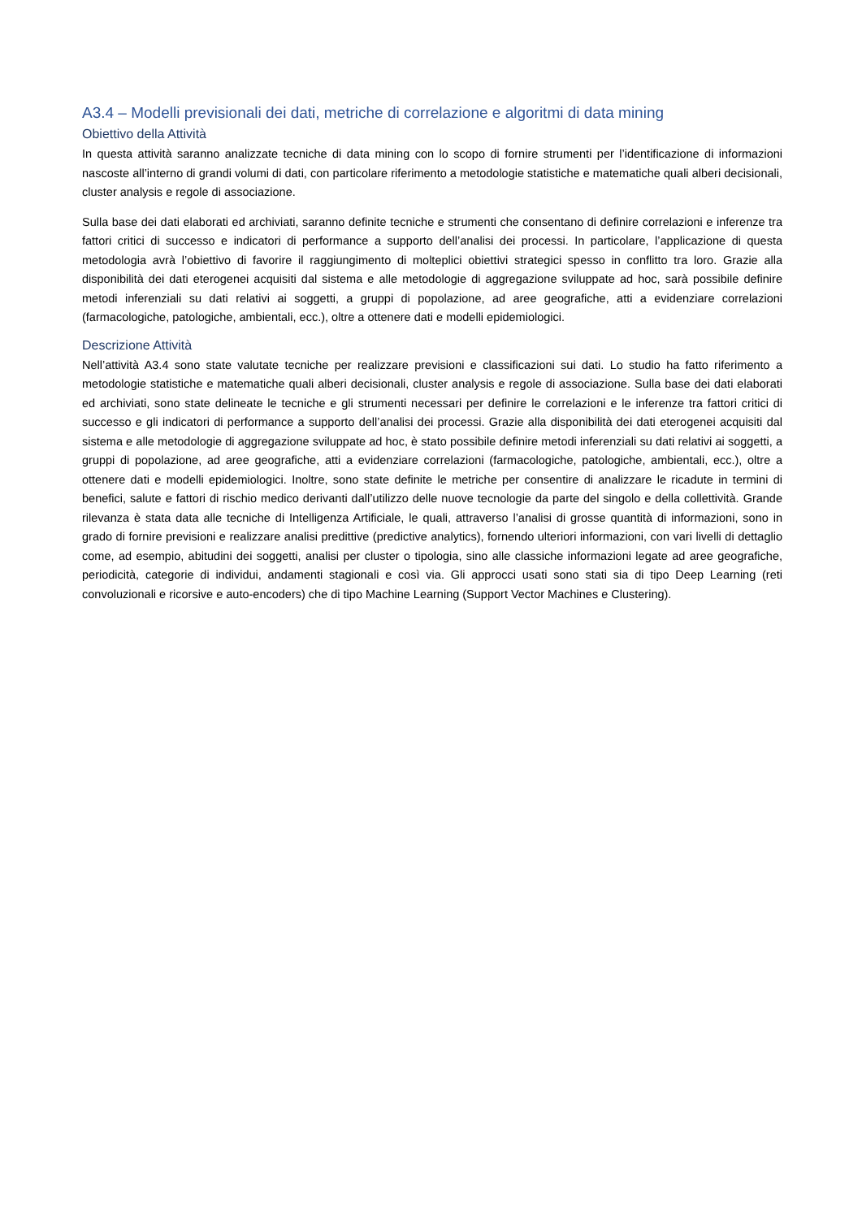A3.4 – Modelli previsionali dei dati, metriche di correlazione e algoritmi di data mining
Obiettivo della Attività
In questa attività saranno analizzate tecniche di data mining con lo scopo di fornire strumenti per l’identificazione di informazioni nascoste all’interno di grandi volumi di dati, con particolare riferimento a metodologie statistiche e matematiche quali alberi decisionali, cluster analysis e regole di associazione.
Sulla base dei dati elaborati ed archiviati, saranno definite tecniche e strumenti che consentano di definire correlazioni e inferenze tra fattori critici di successo e indicatori di performance a supporto dell’analisi dei processi. In particolare, l’applicazione di questa metodologia avrà l’obiettivo di favorire il raggiungimento di molteplici obiettivi strategici spesso in conflitto tra loro. Grazie alla disponibilità dei dati eterogenei acquisiti dal sistema e alle metodologie di aggregazione sviluppate ad hoc, sarà possibile definire metodi inferenziali su dati relativi ai soggetti, a gruppi di popolazione, ad aree geografiche, atti a evidenziare correlazioni (farmacologiche, patologiche, ambientali, ecc.), oltre a ottenere dati e modelli epidemiologici.
Descrizione Attività
Nell’attività A3.4 sono state valutate tecniche per realizzare previsioni e classificazioni sui dati. Lo studio ha fatto riferimento a metodologie statistiche e matematiche quali alberi decisionali, cluster analysis e regole di associazione. Sulla base dei dati elaborati ed archiviati, sono state delineate le tecniche e gli strumenti necessari per definire le correlazioni e le inferenze tra fattori critici di successo e gli indicatori di performance a supporto dell’analisi dei processi. Grazie alla disponibilità dei dati eterogenei acquisiti dal sistema e alle metodologie di aggregazione sviluppate ad hoc, è stato possibile definire metodi inferenziali su dati relativi ai soggetti, a gruppi di popolazione, ad aree geografiche, atti a evidenziare correlazioni (farmacologiche, patologiche, ambientali, ecc.), oltre a ottenere dati e modelli epidemiologici. Inoltre, sono state definite le metriche per consentire di analizzare le ricadute in termini di benefici, salute e fattori di rischio medico derivanti dall’utilizzo delle nuove tecnologie da parte del singolo e della collettività. Grande rilevanza è stata data alle tecniche di Intelligenza Artificiale, le quali, attraverso l’analisi di grosse quantità di informazioni, sono in grado di fornire previsioni e realizzare analisi predittive (predictive analytics), fornendo ulteriori informazioni, con vari livelli di dettaglio come, ad esempio, abitudini dei soggetti, analisi per cluster o tipologia, sino alle classiche informazioni legate ad aree geografiche, periodicità, categorie di individui, andamenti stagionali e così via. Gli approcci usati sono stati sia di tipo Deep Learning (reti convoluzionali e ricorsive e auto-encoders) che di tipo Machine Learning (Support Vector Machines e Clustering).